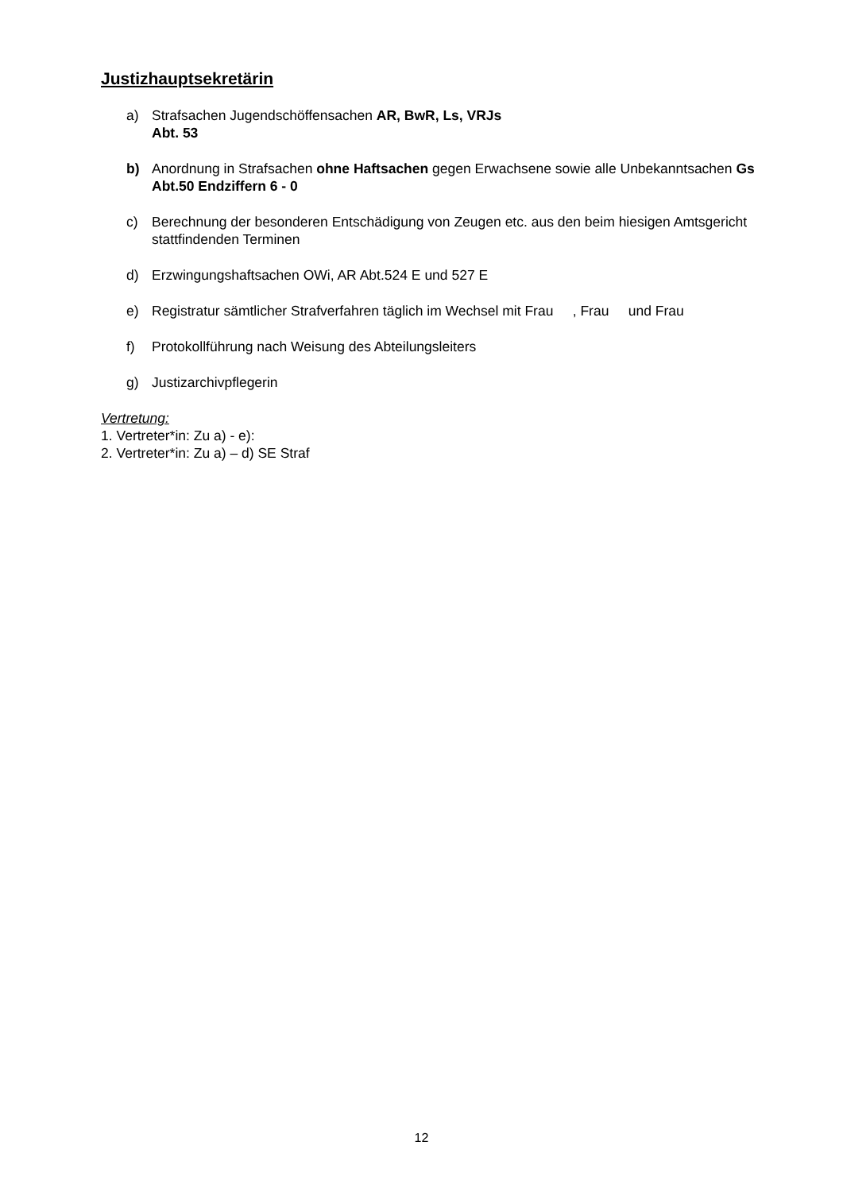Justizhauptsekretärin
a) Strafsachen Jugendschöffensachen AR, BwR, Ls, VRJs
Abt. 53
b) Anordnung in Strafsachen ohne Haftsachen gegen Erwachsene sowie alle Unbekanntsachen Gs
Abt.50 Endziffern 6 - 0
c) Berechnung der besonderen Entschädigung von Zeugen etc. aus den beim hiesigen Amtsgericht stattfindenden Terminen
d) Erzwingungshaftsachen OWi, AR Abt.524 E und 527 E
e) Registratur sämtlicher Strafverfahren täglich im Wechsel mit Frau , Frau und Frau
f) Protokollführung nach Weisung des Abteilungsleiters
g) Justizarchivpflegerin
Vertretung:
1. Vertreter*in: Zu a) - e):
2. Vertreter*in: Zu a) – d) SE Straf
12